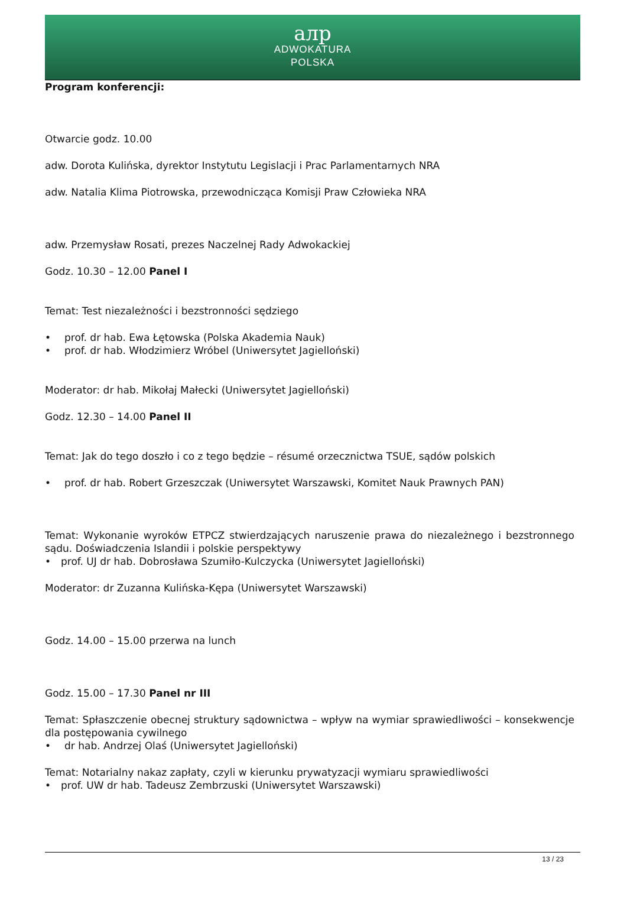aлp
ADWOKATURA
POLSKA
Program konferencji:
Otwarcie godz. 10.00
adw. Dorota Kulińska, dyrektor Instytutu Legislacji i Prac Parlamentarnych NRA
adw. Natalia Klima Piotrowska, przewodnicząca Komisji Praw Człowieka NRA
adw. Przemysław Rosati, prezes Naczelnej Rady Adwokackiej
Godz. 10.30 – 12.00 Panel I
Temat: Test niezależności i bezstronności sędziego
• prof. dr hab. Ewa Łętowska (Polska Akademia Nauk)
• prof. dr hab. Włodzimierz Wróbel (Uniwersytet Jagielloński)
Moderator: dr hab. Mikołaj Małecki (Uniwersytet Jagielloński)
Godz. 12.30 – 14.00 Panel II
Temat: Jak do tego doszło i co z tego będzie – résumé orzecznictwa TSUE, sądów polskich
• prof. dr hab. Robert Grzeszczak (Uniwersytet Warszawski, Komitet Nauk Prawnych PAN)
Temat: Wykonanie wyroków ETPCZ stwierdzających naruszenie prawa do niezależnego i bezstronnego sądu. Doświadczenia Islandii i polskie perspektywy
• prof. UJ dr hab. Dobrosława Szumiło-Kulczycka (Uniwersytet Jagielloński)
Moderator: dr Zuzanna Kulińska-Kępa (Uniwersytet Warszawski)
Godz. 14.00 – 15.00 przerwa na lunch
Godz. 15.00 – 17.30 Panel nr III
Temat: Spłaszczenie obecnej struktury sądownictwa – wpływ na wymiar sprawiedliwości – konsekwencje dla postępowania cywilnego
• dr hab. Andrzej Olaś (Uniwersytet Jagielloński)
Temat: Notarialny nakaz zapłaty, czyli w kierunku prywatyzacji wymiaru sprawiedliwości
• prof. UW dr hab. Tadeusz Zembrzuski (Uniwersytet Warszawski)
13 / 23